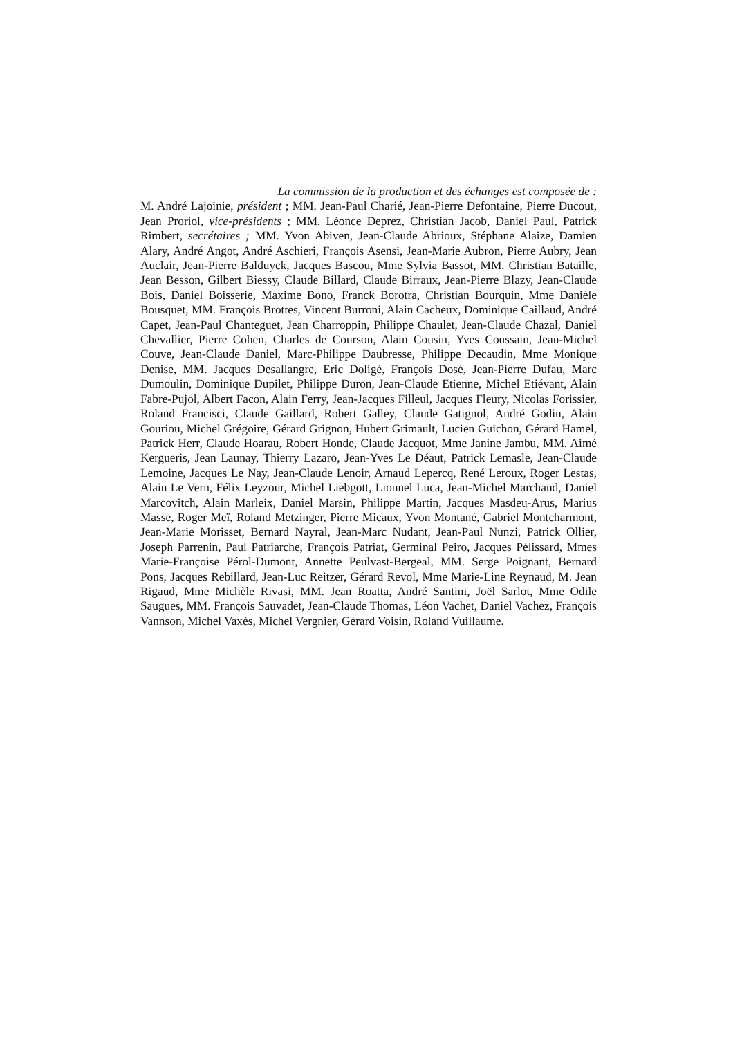La commission de la production et des échanges est composée de :
M. André Lajoinie, président ; MM. Jean-Paul Charié, Jean-Pierre Defontaine, Pierre Ducout, Jean Proriol, vice-présidents ; MM. Léonce Deprez, Christian Jacob, Daniel Paul, Patrick Rimbert, secrétaires ; MM. Yvon Abiven, Jean-Claude Abrioux, Stéphane Alaize, Damien Alary, André Angot, André Aschieri, François Asensi, Jean-Marie Aubron, Pierre Aubry, Jean Auclair, Jean-Pierre Balduyck, Jacques Bascou, Mme Sylvia Bassot, MM. Christian Bataille, Jean Besson, Gilbert Biessy, Claude Billard, Claude Birraux, Jean-Pierre Blazy, Jean-Claude Bois, Daniel Boisserie, Maxime Bono, Franck Borotra, Christian Bourquin, Mme Danièle Bousquet, MM. François Brottes, Vincent Burroni, Alain Cacheux, Dominique Caillaud, André Capet, Jean-Paul Chanteguet, Jean Charroppin, Philippe Chaulet, Jean-Claude Chazal, Daniel Chevallier, Pierre Cohen, Charles de Courson, Alain Cousin, Yves Coussain, Jean-Michel Couve, Jean-Claude Daniel, Marc-Philippe Daubresse, Philippe Decaudin, Mme Monique Denise, MM. Jacques Desallangre, Eric Doligé, François Dosé, Jean-Pierre Dufau, Marc Dumoulin, Dominique Dupilet, Philippe Duron, Jean-Claude Etienne, Michel Etiévant, Alain Fabre-Pujol, Albert Facon, Alain Ferry, Jean-Jacques Filleul, Jacques Fleury, Nicolas Forissier, Roland Francisci, Claude Gaillard, Robert Galley, Claude Gatignol, André Godin, Alain Gouriou, Michel Grégoire, Gérard Grignon, Hubert Grimault, Lucien Guichon, Gérard Hamel, Patrick Herr, Claude Hoarau, Robert Honde, Claude Jacquot, Mme Janine Jambu, MM. Aimé Kergueris, Jean Launay, Thierry Lazaro, Jean-Yves Le Déaut, Patrick Lemasle, Jean-Claude Lemoine, Jacques Le Nay, Jean-Claude Lenoir, Arnaud Lepercq, René Leroux, Roger Lestas, Alain Le Vern, Félix Leyzour, Michel Liebgott, Lionnel Luca, Jean-Michel Marchand, Daniel Marcovitch, Alain Marleix, Daniel Marsin, Philippe Martin, Jacques Masdeu-Arus, Marius Masse, Roger Meï, Roland Metzinger, Pierre Micaux, Yvon Montané, Gabriel Montcharmont, Jean-Marie Morisset, Bernard Nayral, Jean-Marc Nudant, Jean-Paul Nunzi, Patrick Ollier, Joseph Parrenin, Paul Patriarche, François Patriat, Germinal Peiro, Jacques Pélissard, Mmes Marie-Françoise Pérol-Dumont, Annette Peulvast-Bergeal, MM. Serge Poignant, Bernard Pons, Jacques Rebillard, Jean-Luc Reitzer, Gérard Revol, Mme Marie-Line Reynaud, M. Jean Rigaud, Mme Michèle Rivasi, MM. Jean Roatta, André Santini, Joël Sarlot, Mme Odile Saugues, MM. François Sauvadet, Jean-Claude Thomas, Léon Vachet, Daniel Vachez, François Vannson, Michel Vaxès, Michel Vergnier, Gérard Voisin, Roland Vuillaume.